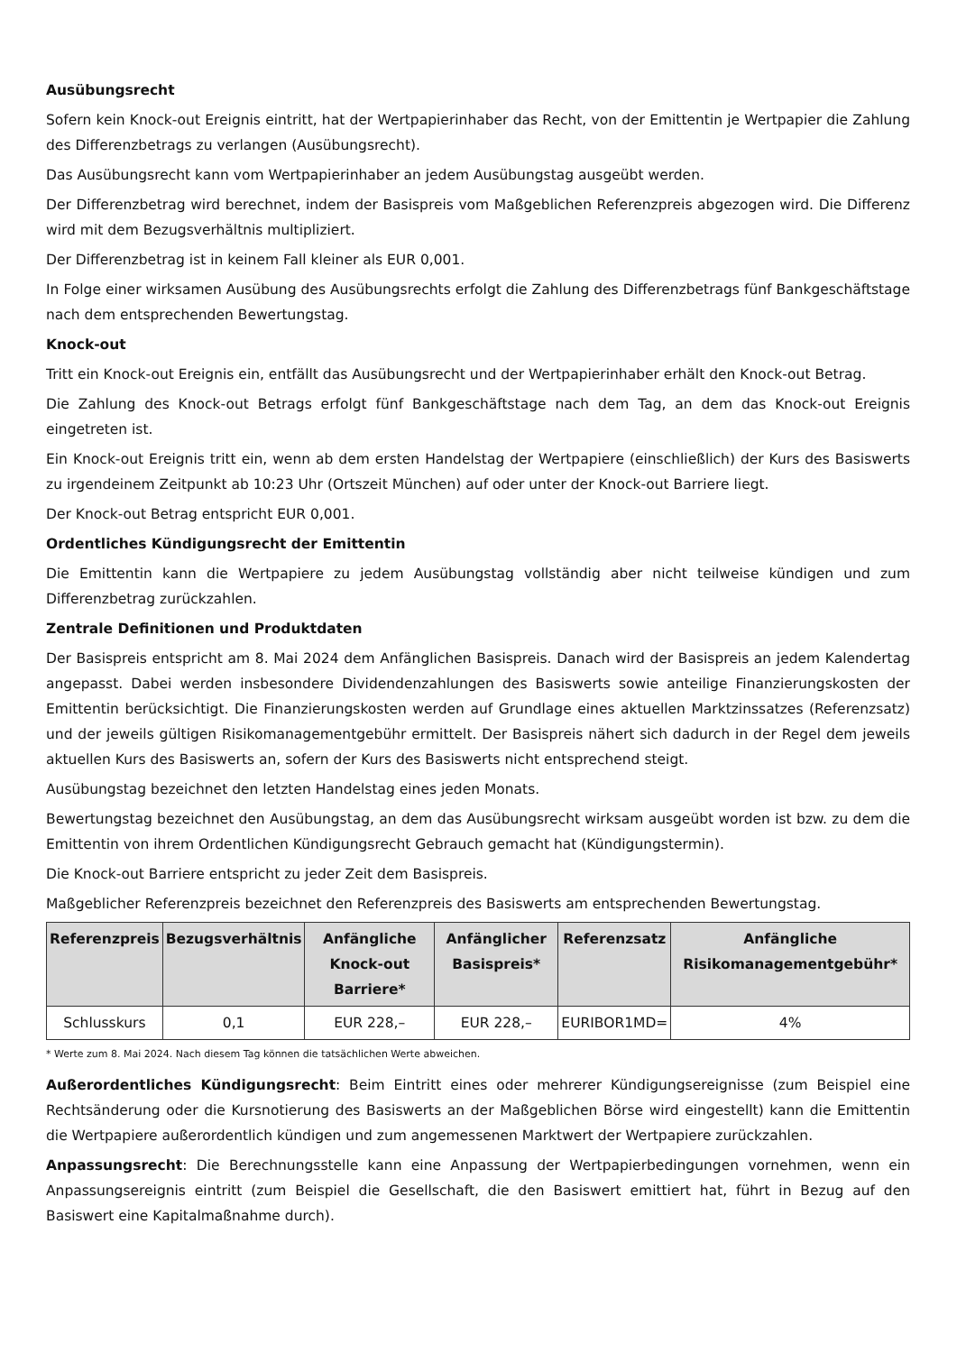Ausübungsrecht
Sofern kein Knock-out Ereignis eintritt, hat der Wertpapierinhaber das Recht, von der Emittentin je Wertpapier die Zahlung des Differenzbetrags zu verlangen (Ausübungsrecht).
Das Ausübungsrecht kann vom Wertpapierinhaber an jedem Ausübungstag ausgeübt werden.
Der Differenzbetrag wird berechnet, indem der Basispreis vom Maßgeblichen Referenzpreis abgezogen wird. Die Differenz wird mit dem Bezugsverhältnis multipliziert.
Der Differenzbetrag ist in keinem Fall kleiner als EUR 0,001.
In Folge einer wirksamen Ausübung des Ausübungsrechts erfolgt die Zahlung des Differenzbetrags fünf Bankgeschäftstage nach dem entsprechenden Bewertungstag.
Knock-out
Tritt ein Knock-out Ereignis ein, entfällt das Ausübungsrecht und der Wertpapierinhaber erhält den Knock-out Betrag.
Die Zahlung des Knock-out Betrags erfolgt fünf Bankgeschäftstage nach dem Tag, an dem das Knock-out Ereignis eingetreten ist.
Ein Knock-out Ereignis tritt ein, wenn ab dem ersten Handelstag der Wertpapiere (einschließlich) der Kurs des Basiswerts zu irgendeinem Zeitpunkt ab 10:23 Uhr (Ortszeit München) auf oder unter der Knock-out Barriere liegt.
Der Knock-out Betrag entspricht EUR 0,001.
Ordentliches Kündigungsrecht der Emittentin
Die Emittentin kann die Wertpapiere zu jedem Ausübungstag vollständig aber nicht teilweise kündigen und zum Differenzbetrag zurückzahlen.
Zentrale Definitionen und Produktdaten
Der Basispreis entspricht am 8. Mai 2024 dem Anfänglichen Basispreis. Danach wird der Basispreis an jedem Kalendertag angepasst. Dabei werden insbesondere Dividendenzahlungen des Basiswerts sowie anteilige Finanzierungskosten der Emittentin berücksichtigt. Die Finanzierungskosten werden auf Grundlage eines aktuellen Marktzinssatzes (Referenzsatz) und der jeweils gültigen Risikomanagementgebühr ermittelt. Der Basispreis nähert sich dadurch in der Regel dem jeweils aktuellen Kurs des Basiswerts an, sofern der Kurs des Basiswerts nicht entsprechend steigt.
Ausübungstag bezeichnet den letzten Handelstag eines jeden Monats.
Bewertungstag bezeichnet den Ausübungstag, an dem das Ausübungsrecht wirksam ausgeübt worden ist bzw. zu dem die Emittentin von ihrem Ordentlichen Kündigungsrecht Gebrauch gemacht hat (Kündigungstermin).
Die Knock-out Barriere entspricht zu jeder Zeit dem Basispreis.
Maßgeblicher Referenzpreis bezeichnet den Referenzpreis des Basiswerts am entsprechenden Bewertungstag.
| Referenzpreis | Bezugsverhältnis | Anfängliche Knock-out Barriere* | Anfänglicher Basispreis* | Referenzsatz | Anfängliche Risikomanagementgebühr* |
| --- | --- | --- | --- | --- | --- |
| Schlusskurs | 0,1 | EUR 228,– | EUR 228,– | EURIBOR1MD= | 4% |
* Werte zum 8. Mai 2024. Nach diesem Tag können die tatsächlichen Werte abweichen.
Außerordentliches Kündigungsrecht: Beim Eintritt eines oder mehrerer Kündigungsereignisse (zum Beispiel eine Rechtsänderung oder die Kursnotierung des Basiswerts an der Maßgeblichen Börse wird eingestellt) kann die Emittentin die Wertpapiere außerordentlich kündigen und zum angemessenen Marktwert der Wertpapiere zurückzahlen.
Anpassungsrecht: Die Berechnungsstelle kann eine Anpassung der Wertpapierbedingungen vornehmen, wenn ein Anpassungsereignis eintritt (zum Beispiel die Gesellschaft, die den Basiswert emittiert hat, führt in Bezug auf den Basiswert eine Kapitalmaßnahme durch).